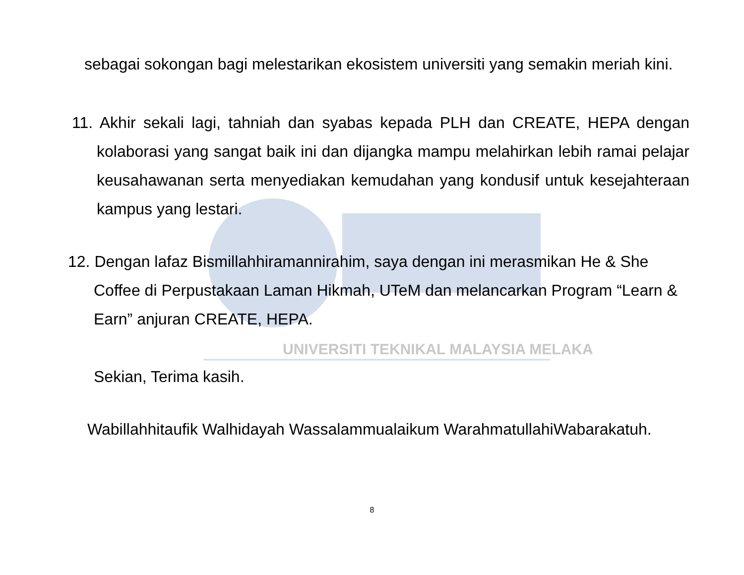sebagai sokongan bagi melestarikan ekosistem universiti yang semakin meriah kini.
11. Akhir sekali lagi, tahniah dan syabas kepada PLH dan CREATE, HEPA dengan kolaborasi yang sangat baik ini dan dijangka mampu melahirkan lebih ramai pelajar keusahawanan serta menyediakan kemudahan yang kondusif untuk kesejahteraan kampus yang lestari.
12. Dengan lafaz Bismillahhiramannirahim, saya dengan ini merasmikan He & She Coffee di Perpustakaan Laman Hikmah, UTeM dan melancarkan Program “Learn & Earn” anjuran CREATE, HEPA.
UNIVERSITI TEKNIKAL MALAYSIA MELAKA
Sekian, Terima kasih.
Wabillahhitaufik Walhidayah Wassalammualaikum WarahmatullahiWabarakatuh.
8